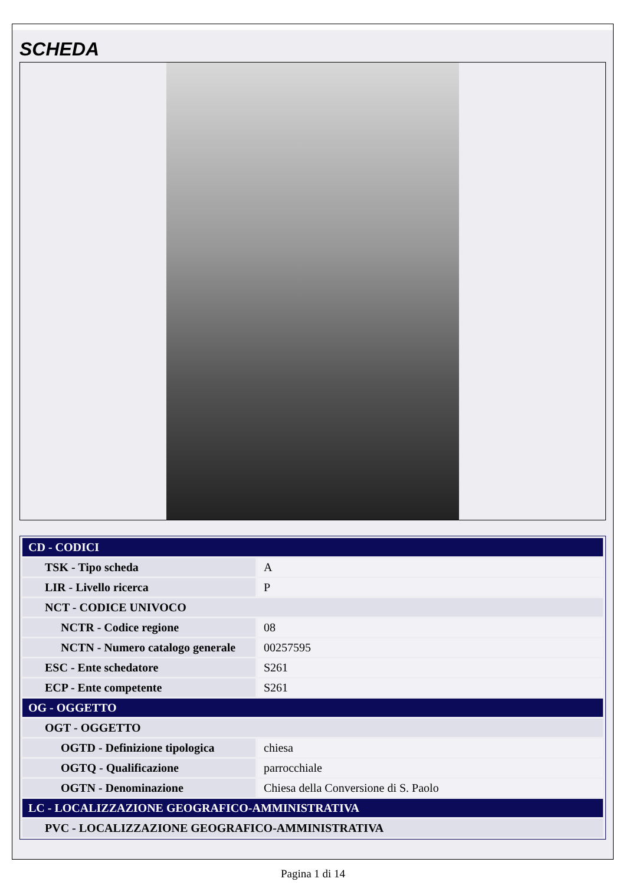SCHEDA
| CD - CODICI | |
| TSK - Tipo scheda | A |
| LIR - Livello ricerca | P |
| NCT - CODICE UNIVOCO | |
| NCTR - Codice regione | 08 |
| NCTN - Numero catalogo generale | 00257595 |
| ESC - Ente schedatore | S261 |
| ECP - Ente competente | S261 |
| OG - OGGETTO | |
| OGT - OGGETTO | |
| OGTD - Definizione tipologica | chiesa |
| OGTQ - Qualificazione | parrocchiale |
| OGTN - Denominazione | Chiesa della Conversione di S. Paolo |
| LC - LOCALIZZAZIONE GEOGRAFICO-AMMINISTRATIVA | |
| PVC - LOCALIZZAZIONE GEOGRAFICO-AMMINISTRATIVA | |
Pagina 1 di 14